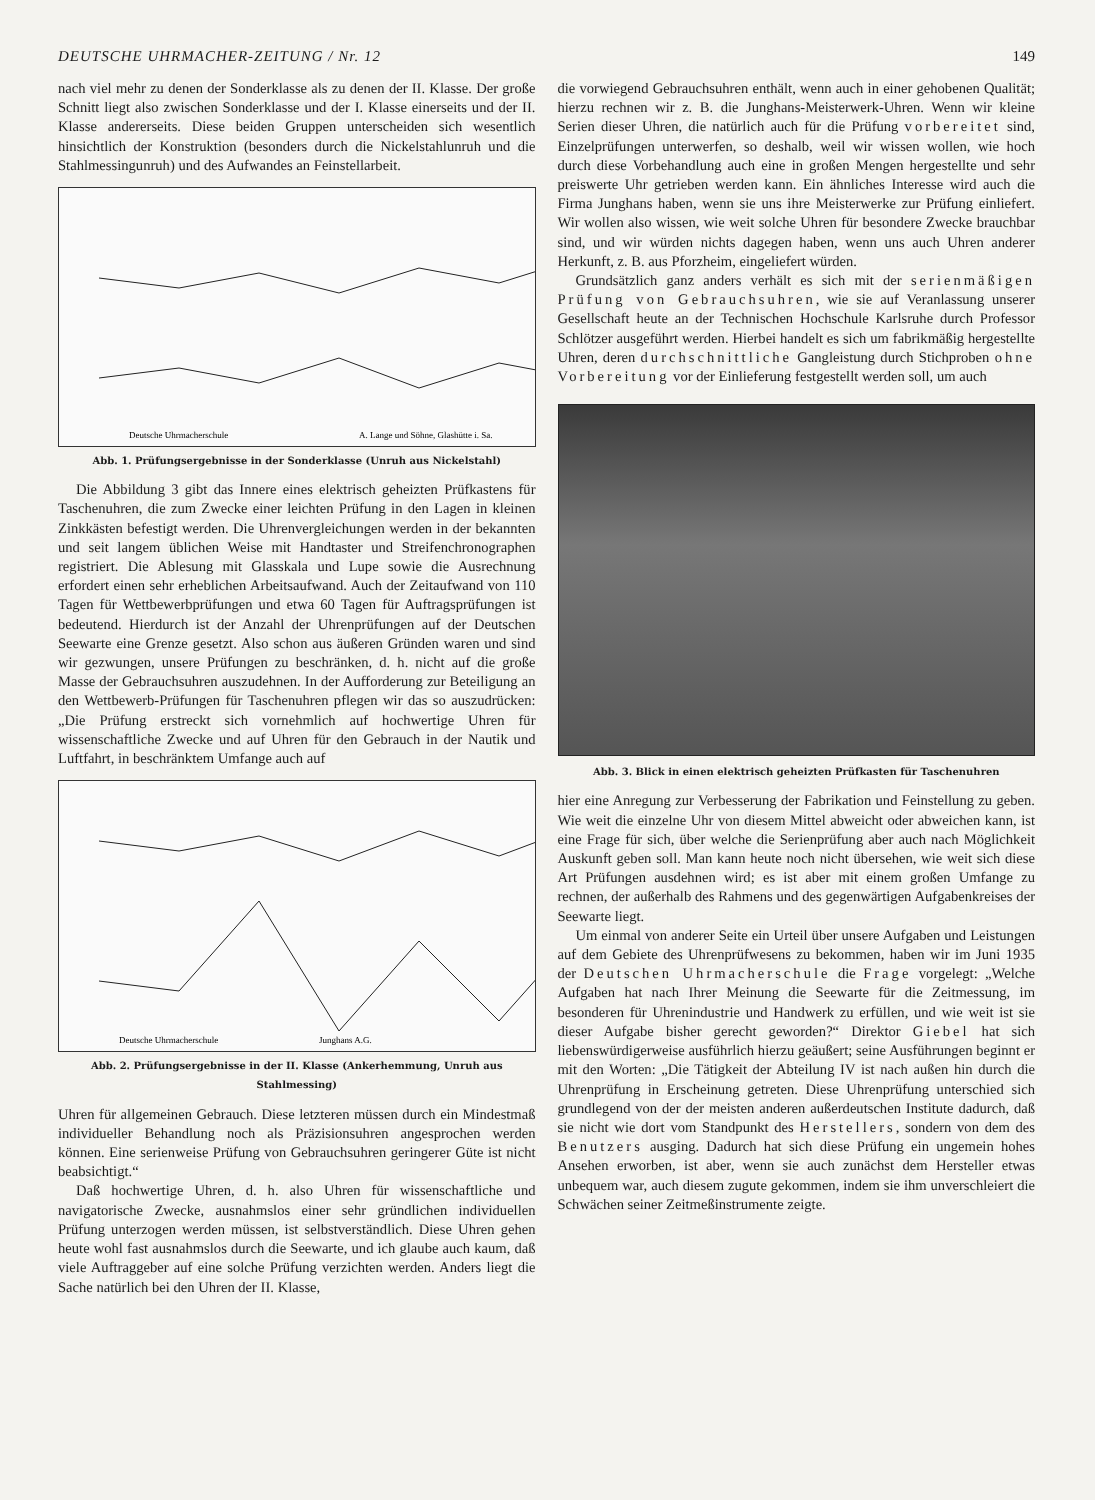DEUTSCHE UHRMACHER-ZEITUNG / Nr. 12 149
nach viel mehr zu denen der Sonderklasse als zu denen der II. Klasse. Der große Schnitt liegt also zwischen Sonderklasse und der I. Klasse einerseits und der II. Klasse andererseits. Diese beiden Gruppen unterscheiden sich wesentlich hinsichtlich der Konstruktion (besonders durch die Nickelstahlunruh und die Stahlmessingunruh) und des Aufwandes an Feinstellarbeit.
Deutsche Uhrmacherschule
A. Lange und Söhne, Glashütte i. Sa.
Abb. 1. Prüfungsergebnisse in der Sonderklasse (Unruh aus Nickelstahl)
Die Abbildung 3 gibt das Innere eines elektrisch geheizten Prüfkastens für Taschenuhren, die zum Zwecke einer leichten Prüfung in den Lagen in kleinen Zinkkästen befestigt werden. Die Uhrenvergleichungen werden in der bekannten und seit langem üblichen Weise mit Handtaster und Streifenchronographen registriert. Die Ablesung mit Glasskala und Lupe sowie die Ausrechnung erfordert einen sehr erheblichen Arbeitsaufwand. Auch der Zeitaufwand von 110 Tagen für Wettbewerbprüfungen und etwa 60 Tagen für Auftragsprüfungen ist bedeutend. Hierdurch ist der Anzahl der Uhrenprüfungen auf der Deutschen Seewarte eine Grenze gesetzt. Also schon aus äußeren Gründen waren und sind wir gezwungen, unsere Prüfungen zu beschränken, d. h. nicht auf die große Masse der Gebrauchsuhren auszudehnen. In der Aufforderung zur Beteiligung an den Wettbewerb-Prüfungen für Taschenuhren pflegen wir das so auszudrücken: „Die Prüfung erstreckt sich vornehmlich auf hochwertige Uhren für wissenschaftliche Zwecke und auf Uhren für den Gebrauch in der Nautik und Luftfahrt, in beschränktem Umfange auch auf
Deutsche Uhrmacherschule
Junghans A.G.
Abb. 2. Prüfungsergebnisse in der II. Klasse (Ankerhemmung, Unruh aus Stahlmessing)
Uhren für allgemeinen Gebrauch. Diese letzteren müssen durch ein Mindestmaß individueller Behandlung noch als Präzisionsuhren angesprochen werden können. Eine serienweise Prüfung von Gebrauchsuhren geringerer Güte ist nicht beabsichtigt.“
Daß hochwertige Uhren, d. h. also Uhren für wissenschaftliche und navigatorische Zwecke, ausnahmslos einer sehr gründlichen individuellen Prüfung unterzogen werden müssen, ist selbstverständlich. Diese Uhren gehen heute wohl fast ausnahmslos durch die Seewarte, und ich glaube auch kaum, daß viele Auftraggeber auf eine solche Prüfung verzichten werden. Anders liegt die Sache natürlich bei den Uhren der II. Klasse,
die vorwiegend Gebrauchsuhren enthält, wenn auch in einer gehobenen Qualität; hierzu rechnen wir z. B. die Junghans-Meisterwerk-Uhren. Wenn wir kleine Serien dieser Uhren, die natürlich auch für die Prüfung vorbereitet sind, Einzelprüfungen unterwerfen, so deshalb, weil wir wissen wollen, wie hoch durch diese Vorbehandlung auch eine in großen Mengen hergestellte und sehr preiswerte Uhr getrieben werden kann. Ein ähnliches Interesse wird auch die Firma Junghans haben, wenn sie uns ihre Meisterwerke zur Prüfung einliefert. Wir wollen also wissen, wie weit solche Uhren für besondere Zwecke brauchbar sind, und wir würden nichts dagegen haben, wenn uns auch Uhren anderer Herkunft, z. B. aus Pforzheim, eingeliefert würden.
Grundsätzlich ganz anders verhält es sich mit der serienmäßigen Prüfung von Gebrauchsuhren, wie sie auf Veranlassung unserer Gesellschaft heute an der Technischen Hochschule Karlsruhe durch Professor Schlötzer ausgeführt werden. Hierbei handelt es sich um fabrikmäßig hergestellte Uhren, deren durchschnittliche Gangleistung durch Stichproben ohne Vorbereitung vor der Einlieferung festgestellt werden soll, um auch
Abb. 3. Blick in einen elektrisch geheizten Prüfkasten für Taschenuhren
hier eine Anregung zur Verbesserung der Fabrikation und Feinstellung zu geben. Wie weit die einzelne Uhr von diesem Mittel abweicht oder abweichen kann, ist eine Frage für sich, über welche die Serienprüfung aber auch nach Möglichkeit Auskunft geben soll. Man kann heute noch nicht übersehen, wie weit sich diese Art Prüfungen ausdehnen wird; es ist aber mit einem großen Umfange zu rechnen, der außerhalb des Rahmens und des gegenwärtigen Aufgabenkreises der Seewarte liegt.
Um einmal von anderer Seite ein Urteil über unsere Aufgaben und Leistungen auf dem Gebiete des Uhrenprüfwesens zu bekommen, haben wir im Juni 1935 der Deutschen Uhrmacherschule die Frage vorgelegt: „Welche Aufgaben hat nach Ihrer Meinung die Seewarte für die Zeitmessung, im besonderen für Uhrenindustrie und Handwerk zu erfüllen, und wie weit ist sie dieser Aufgabe bisher gerecht geworden?“ Direktor Giebel hat sich liebenswürdigerweise ausführlich hierzu geäußert; seine Ausführungen beginnt er mit den Worten: „Die Tätigkeit der Abteilung IV ist nach außen hin durch die Uhrenprüfung in Erscheinung getreten. Diese Uhrenprüfung unterschied sich grundlegend von der der meisten anderen außerdeutschen Institute dadurch, daß sie nicht wie dort vom Standpunkt des Herstellers, sondern von dem des Benutzers ausging. Dadurch hat sich diese Prüfung ein ungemein hohes Ansehen erworben, ist aber, wenn sie auch zunächst dem Hersteller etwas unbequem war, auch diesem zugute gekommen, indem sie ihm unverschleiert die Schwächen seiner Zeitmeßinstrumente zeigte.